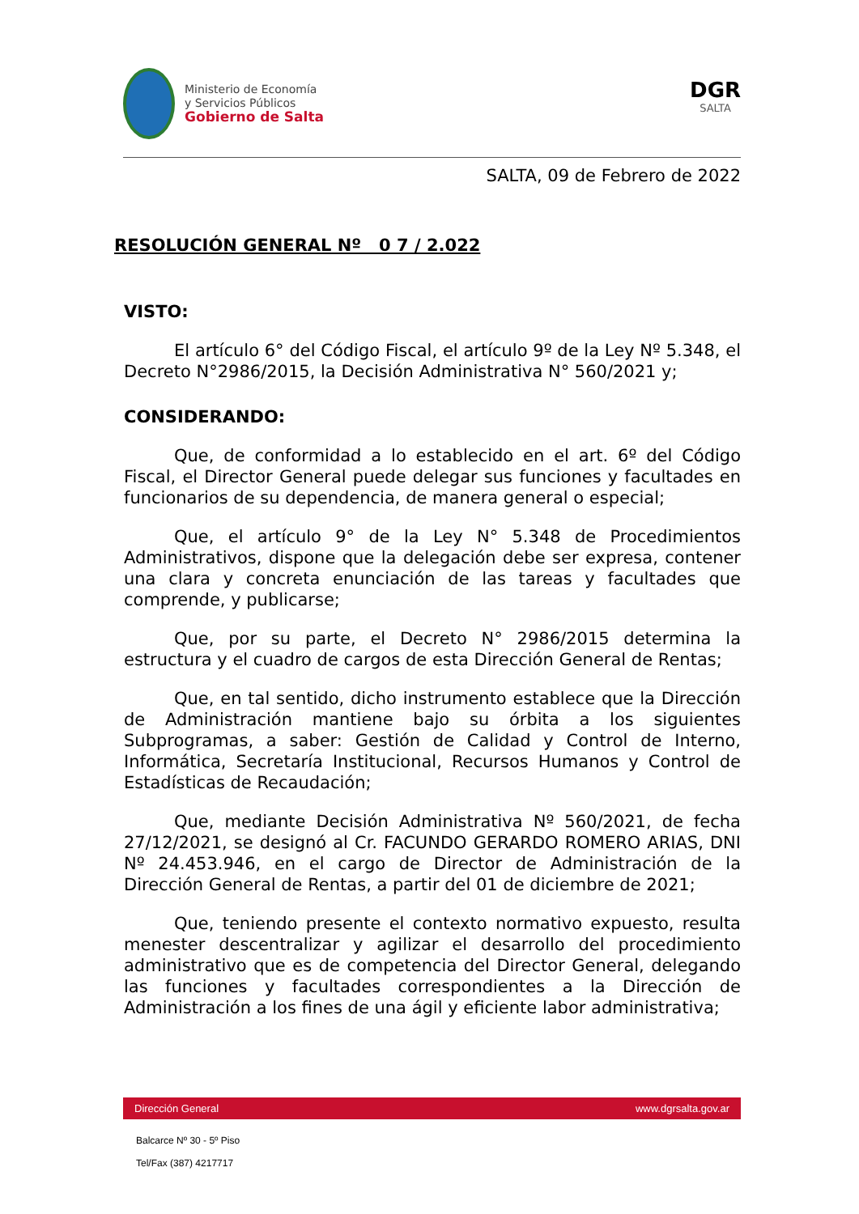Ministerio de Economía
y Servicios Públicos
Gobierno de Salta
DGR
SALTA
SALTA, 09 de Febrero de 2022
RESOLUCIÓN GENERAL Nº 0 7 / 2.022
VISTO:
El artículo 6° del Código Fiscal, el artículo 9º de la Ley Nº 5.348, el Decreto N°2986/2015, la Decisión Administrativa N° 560/2021 y;
CONSIDERANDO:
Que, de conformidad a lo establecido en el art. 6º del Código Fiscal, el Director General puede delegar sus funciones y facultades en funcionarios de su dependencia, de manera general o especial;
Que, el artículo 9° de la Ley N° 5.348 de Procedimientos Administrativos, dispone que la delegación debe ser expresa, contener una clara y concreta enunciación de las tareas y facultades que comprende, y publicarse;
Que, por su parte, el Decreto N° 2986/2015 determina la estructura y el cuadro de cargos de esta Dirección General de Rentas;
Que, en tal sentido, dicho instrumento establece que la Dirección de Administración mantiene bajo su órbita a los siguientes Subprogramas, a saber: Gestión de Calidad y Control de Interno, Informática, Secretaría Institucional, Recursos Humanos y Control de Estadísticas de Recaudación;
Que, mediante Decisión Administrativa Nº 560/2021, de fecha 27/12/2021, se designó al Cr. FACUNDO GERARDO ROMERO ARIAS, DNI Nº 24.453.946, en el cargo de Director de Administración de la Dirección General de Rentas, a partir del 01 de diciembre de 2021;
Que, teniendo presente el contexto normativo expuesto, resulta menester descentralizar y agilizar el desarrollo del procedimiento administrativo que es de competencia del Director General, delegando las funciones y facultades correspondientes a la Dirección de Administración a los fines de una ágil y eficiente labor administrativa;
Dirección General www.dgrsalta.gov.ar
Balcarce Nº 30 - 5º Piso
Tel/Fax (387) 4217717